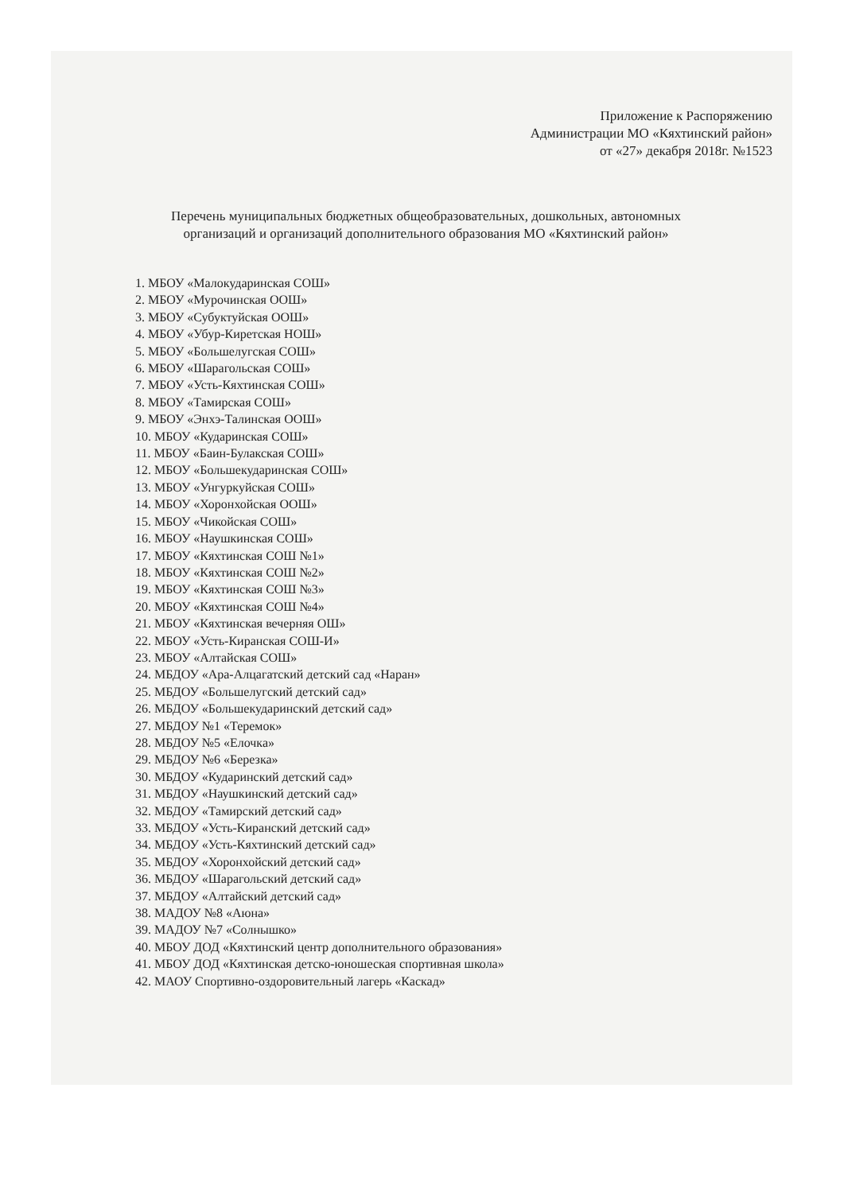Приложение к Распоряжению
Администрации МО «Кяхтинский район»
от «27» декабря 2018г. №1523
Перечень муниципальных бюджетных общеобразовательных, дошкольных, автономных организаций и организаций дополнительного образования МО «Кяхтинский район»
1. МБОУ «Малокударинская СОШ»
2. МБОУ «Мурочинская ООШ»
3. МБОУ «Субуктуйская ООШ»
4. МБОУ «Убур-Киретская НОШ»
5. МБОУ «Большелугская СОШ»
6. МБОУ «Шарагольская СОШ»
7. МБОУ «Усть-Кяхтинская СОШ»
8. МБОУ «Тамирская СОШ»
9. МБОУ «Энхэ-Талинская ООШ»
10. МБОУ «Кударинская СОШ»
11. МБОУ «Баин-Булакская СОШ»
12. МБОУ «Большекударинская СОШ»
13. МБОУ «Унгуркуйская СОШ»
14. МБОУ «Хоронхойская ООШ»
15. МБОУ «Чикойская СОШ»
16. МБОУ «Наушкинская СОШ»
17. МБОУ «Кяхтинская СОШ №1»
18. МБОУ «Кяхтинская СОШ №2»
19. МБОУ «Кяхтинская СОШ №3»
20. МБОУ «Кяхтинская СОШ №4»
21. МБОУ «Кяхтинская вечерняя ОШ»
22. МБОУ «Усть-Киранская СОШ-И»
23. МБОУ «Алтайская СОШ»
24. МБДОУ «Ара-Алцагатский детский сад «Наран»
25. МБДОУ «Большелугский детский сад»
26. МБДОУ «Большекударинский детский сад»
27. МБДОУ №1 «Теремок»
28. МБДОУ №5 «Елочка»
29. МБДОУ №6 «Березка»
30. МБДОУ «Кударинский детский сад»
31. МБДОУ «Наушкинский детский сад»
32. МБДОУ «Тамирский детский сад»
33. МБДОУ «Усть-Киранский детский сад»
34. МБДОУ «Усть-Кяхтинский детский сад»
35. МБДОУ «Хоронхойский детский сад»
36. МБДОУ «Шарагольский детский сад»
37. МБДОУ «Алтайский детский сад»
38. МАДОУ №8 «Аюна»
39. МАДОУ №7 «Солнышко»
40. МБОУ ДОД «Кяхтинский центр дополнительного образования»
41. МБОУ ДОД «Кяхтинская детско-юношеская спортивная школа»
42. МАОУ Спортивно-оздоровительный лагерь «Каскад»